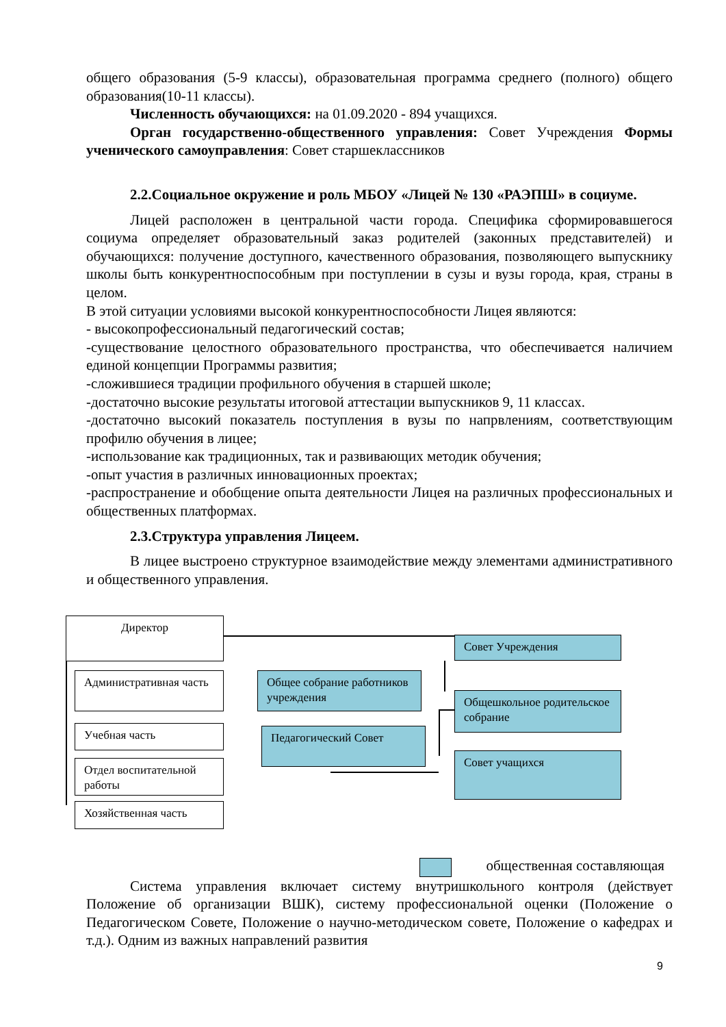общего образования (5-9 классы), образовательная программа среднего (полного) общего образования(10-11 классы).
Численность обучающихся: на 01.09.2020 - 894 учащихся.
Орган государственно-общественного управления: Совет Учреждения Формы ученического самоуправления: Совет старшеклассников
2.2.Социальное окружение и роль МБОУ «Лицей № 130 «РАЭПШ» в социуме.
Лицей расположен в центральной части города. Специфика сформировавшегося социума определяет образовательный заказ родителей (законных представителей) и обучающихся: получение доступного, качественного образования, позволяющего выпускнику школы быть конкурентноспособным при поступлении в сузы и вузы города, края, страны в целом.
В этой ситуации условиями высокой конкурентноспособности Лицея являются:
- высокопрофессиональный педагогический состав;
-существование целостного образовательного пространства, что обеспечивается наличием единой концепции Программы развития;
-сложившиеся традиции профильного обучения в старшей школе;
-достаточно высокие результаты итоговой аттестации выпускников 9, 11 классах.
-достаточно высокий показатель поступления в вузы по напрвлениям, соответствующим профилю обучения в лицее;
-использование как традиционных, так и развивающих методик обучения;
-опыт участия в различных инновационных проектах;
-распространение и обобщение опыта деятельности Лицея на различных профессиональных и общественных платформах.
2.3.Структура управления Лицеем.
В лицее выстроено структурное взаимодействие между элементами административного и общественного управления.
Директор
Административная часть
Учебная часть
Отдел воспитательной работы
Хозяйственная часть
Общее собрание работников учреждения
Педагогический Совет
Совет Учреждения
Общешкольное родительское собрание
Совет учащихся
общественная составляющая
Система управления включает систему внутришкольного контроля (действует Положение об организации ВШК), систему профессиональной оценки (Положение о Педагогическом Совете, Положение о научно-методическом совете, Положение о кафедрах и т.д.). Одним из важных направлений развития
9